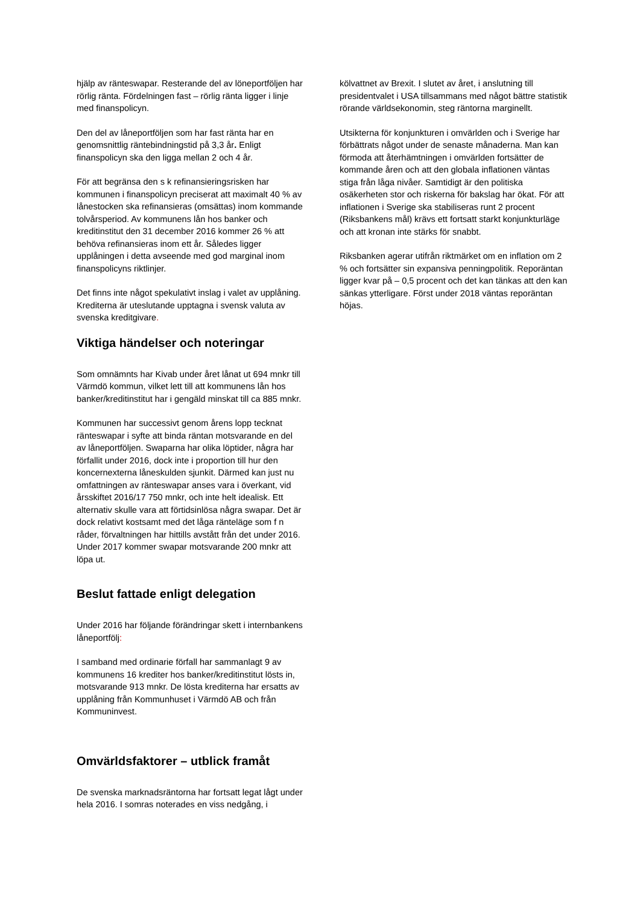hjälp av ränteswapar. Resterande del av löneportföljen har rörlig ränta. Fördelningen fast – rörlig ränta ligger i linje med finanspolicyn.
Den del av låneportföljen som har fast ränta har en genomsnittlig räntebindningstid på 3,3 år. Enligt finanspolicyn ska den ligga mellan 2 och 4 år.
För att begränsa den s k refinansieringsrisken har kommunen i finanspolicyn preciserat att maximalt 40 % av lånestocken ska refinansieras (omsättas) inom kommande tolvårsperiod. Av kommunens lån hos banker och kreditinstitut den 31 december 2016 kommer 26 % att behöva refinansieras inom ett år. Således ligger upplåningen i detta avseende med god marginal inom finanspolicyns riktlinjer.
Det finns inte något spekulativt inslag i valet av upplåning. Krediterna är uteslutande upptagna i svensk valuta av svenska kreditgivare.
Viktiga händelser och noteringar
Som omnämnts har Kivab under året lånat ut 694 mnkr till Värmdö kommun, vilket lett till att kommunens lån hos banker/kreditinstitut har i gengäld minskat till ca 885 mnkr.
Kommunen har successivt genom årens lopp tecknat ränteswapar i syfte att binda räntan motsvarande en del av låneportföljen. Swaparna har olika löptider, några har förfallit under 2016, dock inte i proportion till hur den koncernexterna låneskulden sjunkit. Därmed kan just nu omfattningen av ränteswapar anses vara i överkant, vid årsskiftet 2016/17 750 mnkr, och inte helt idealisk. Ett alternativ skulle vara att förtidsinlösa några swapar. Det är dock relativt kostsamt med det låga ränteläge som f n råder, förvaltningen har hittills avstått från det under 2016. Under 2017 kommer swapar motsvarande 200 mnkr att löpa ut.
Beslut fattade enligt delegation
Under 2016 har följande förändringar skett i internbankens låneportfölj:
I samband med ordinarie förfall har sammanlagt 9 av kommunens 16 krediter hos banker/kreditinstitut lösts in, motsvarande 913 mnkr. De lösta krediterna har ersatts av upplåning från Kommunhuset i Värmdö AB och från Kommuninvest.
Omvärldsfaktorer – utblick framåt
De svenska marknadsräntorna har fortsatt legat lågt under hela 2016. I somras noterades en viss nedgång, i
kölvattnet av Brexit. I slutet av året, i anslutning till presidentvalet i USA tillsammans med något bättre statistik rörande världsekonomin, steg räntorna marginellt.
Utsikterna för konjunkturen i omvärlden och i Sverige har förbättrats något under de senaste månaderna. Man kan förmoda att återhämtningen i omvärlden fortsätter de kommande åren och att den globala inflationen väntas stiga från låga nivåer. Samtidigt är den politiska osäkerheten stor och riskerna för bakslag har ökat. För att inflationen i Sverige ska stabiliseras runt 2 procent (Riksbankens mål) krävs ett fortsatt starkt konjunkturläge och att kronan inte stärks för snabbt.
Riksbanken agerar utifrån riktmärket om en inflation om 2 % och fortsätter sin expansiva penningpolitik. Reporäntan ligger kvar på – 0,5 procent och det kan tänkas att den kan sänkas ytterligare. Först under 2018 väntas reporäntan höjas.